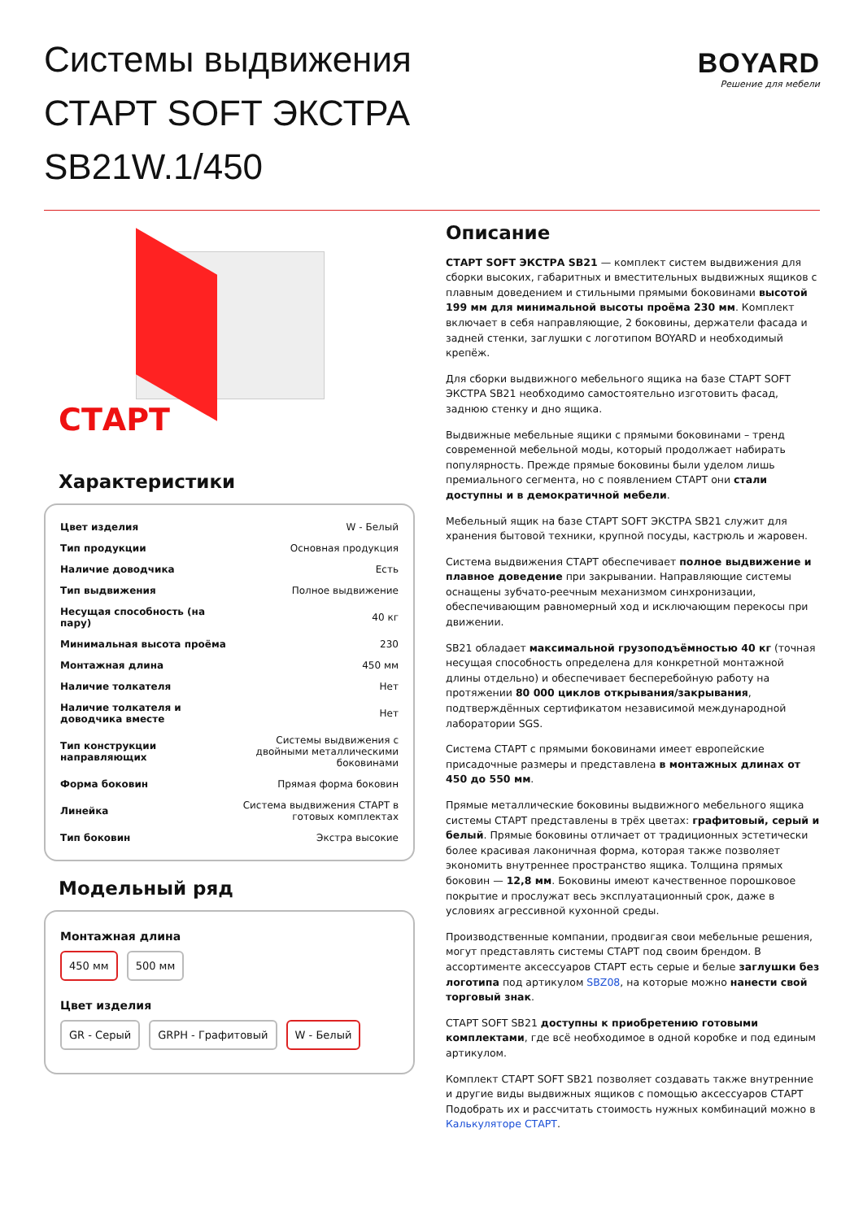Системы выдвижения
СТАРТ SOFT ЭКСТРА
SB21W.1/450
BOYARD
Решение для мебели
СТАРТ
Характеристики
| Цвет изделия | W - Белый |
| Тип продукции | Основная продукция |
| Наличие доводчика | Есть |
| Тип выдвижения | Полное выдвижение |
| Несущая способность (на пару) | 40 кг |
| Минимальная высота проёма | 230 |
| Монтажная длина | 450 мм |
| Наличие толкателя | Нет |
| Наличие толкателя и доводчика вместе | Нет |
| Тип конструкции направляющих | Системы выдвижения с двойными металлическими боковинами |
| Форма боковин | Прямая форма боковин |
| Линейка | Система выдвижения СТАРТ в готовых комплектах |
| Тип боковин | Экстра высокие |
Модельный ряд
Монтажная длина
450 мм 500 мм
Цвет изделия
GR - Серый GRPH - Графитовый W - Белый
Описание
СТАРТ SOFT ЭКСТРА SB21 — комплект систем выдвижения для сборки высоких, габаритных и вместительных выдвижных ящиков с плавным доведением и стильными прямыми боковинами высотой 199 мм для минимальной высоты проёма 230 мм. Комплект включает в себя направляющие, 2 боковины, держатели фасада и задней стенки, заглушки с логотипом BOYARD и необходимый крепёж.
Для сборки выдвижного мебельного ящика на базе СТАРТ SOFT ЭКСТРА SB21 необходимо самостоятельно изготовить фасад, заднюю стенку и дно ящика.
Выдвижные мебельные ящики с прямыми боковинами – тренд современной мебельной моды, который продолжает набирать популярность. Прежде прямые боковины были уделом лишь премиального сегмента, но с появлением СТАРТ они стали доступны и в демократичной мебели.
Мебельный ящик на базе СТАРТ SOFT ЭКСТРА SB21 служит для хранения бытовой техники, крупной посуды, кастрюль и жаровен.
Система выдвижения СТАРТ обеспечивает полное выдвижение и плавное доведение при закрывании. Направляющие системы оснащены зубчато-реечным механизмом синхронизации, обеспечивающим равномерный ход и исключающим перекосы при движении.
SB21 обладает максимальной грузоподъёмностью 40 кг (точная несущая способность определена для конкретной монтажной длины отдельно) и обеспечивает бесперебойную работу на протяжении 80 000 циклов открывания/закрывания, подтверждённых сертификатом независимой международной лаборатории SGS.
Система СТАРТ с прямыми боковинами имеет европейские присадочные размеры и представлена в монтажных длинах от 450 до 550 мм.
Прямые металлические боковины выдвижного мебельного ящика системы СТАРТ представлены в трёх цветах: графитовый, серый и белый. Прямые боковины отличает от традиционных эстетически более красивая лаконичная форма, которая также позволяет экономить внутреннее пространство ящика. Толщина прямых боковин — 12,8 мм. Боковины имеют качественное порошковое покрытие и прослужат весь эксплуатационный срок, даже в условиях агрессивной кухонной среды.
Производственные компании, продвигая свои мебельные решения, могут представлять системы СТАРТ под своим брендом. В ассортименте аксессуаров СТАРТ есть серые и белые заглушки без логотипа под артикулом SBZ08, на которые можно нанести свой торговый знак.
СТАРТ SOFT SB21 доступны к приобретению готовыми комплектами, где всё необходимое в одной коробке и под единым артикулом.
Комплект СТАРТ SOFT SB21 позволяет создавать также внутренние и другие виды выдвижных ящиков с помощью аксессуаров СТАРТ Подобрать их и рассчитать стоимость нужных комбинаций можно в Калькуляторе СТАРТ.